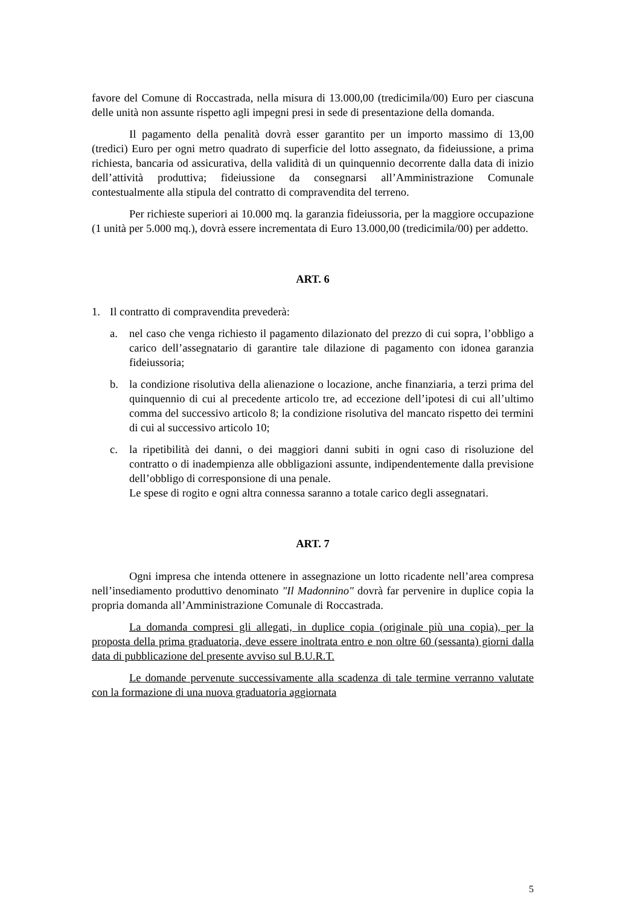favore del Comune di Roccastrada, nella misura di 13.000,00 (tredicimila/00) Euro per ciascuna delle unità non assunte rispetto agli impegni presi in sede di presentazione della domanda.
Il pagamento della penalità dovrà esser garantito per un importo massimo di 13,00 (tredici) Euro per ogni metro quadrato di superficie del lotto assegnato, da fideiussione, a prima richiesta, bancaria od assicurativa, della validità di un quinquennio decorrente dalla data di inizio dell’attività produttiva; fideiussione da consegnarsi all’Amministrazione Comunale contestualmente alla stipula del contratto di compravendita del terreno.
Per richieste superiori ai 10.000 mq. la garanzia fideiussoria, per la maggiore occupazione (1 unità per 5.000 mq.), dovrà essere incrementata di Euro 13.000,00 (tredicimila/00) per addetto.
ART. 6
1. Il contratto di compravendita prevederà:
a. nel caso che venga richiesto il pagamento dilazionato del prezzo di cui sopra, l’obbligo a carico dell’assegnatario di garantire tale dilazione di pagamento con idonea garanzia fideiussoria;
b. la condizione risolutiva della alienazione o locazione, anche finanziaria, a terzi prima del quinquennio di cui al precedente articolo tre, ad eccezione dell’ipotesi di cui all’ultimo comma del successivo articolo 8; la condizione risolutiva del mancato rispetto dei termini di cui al successivo articolo 10;
c. la ripetibilità dei danni, o dei maggiori danni subiti in ogni caso di risoluzione del contratto o di inadempienza alle obbligazioni assunte, indipendentemente dalla previsione dell’obbligo di corresponsione di una penale.
Le spese di rogito e ogni altra connessa saranno a totale carico degli assegnatari.
ART. 7
Ogni impresa che intenda ottenere in assegnazione un lotto ricadente nell’area compresa nell’insediamento produttivo denominato "Il Madonnino" dovrà far pervenire in duplice copia la propria domanda all’Amministrazione Comunale di Roccastrada.
La domanda compresi gli allegati, in duplice copia (originale più una copia), per la proposta della prima graduatoria, deve essere inoltrata entro e non oltre 60 (sessanta) giorni dalla data di pubblicazione del presente avviso sul B.U.R.T.
Le domande pervenute successivamente alla scadenza di tale termine verranno valutate con la formazione di una nuova graduatoria aggiornata
5